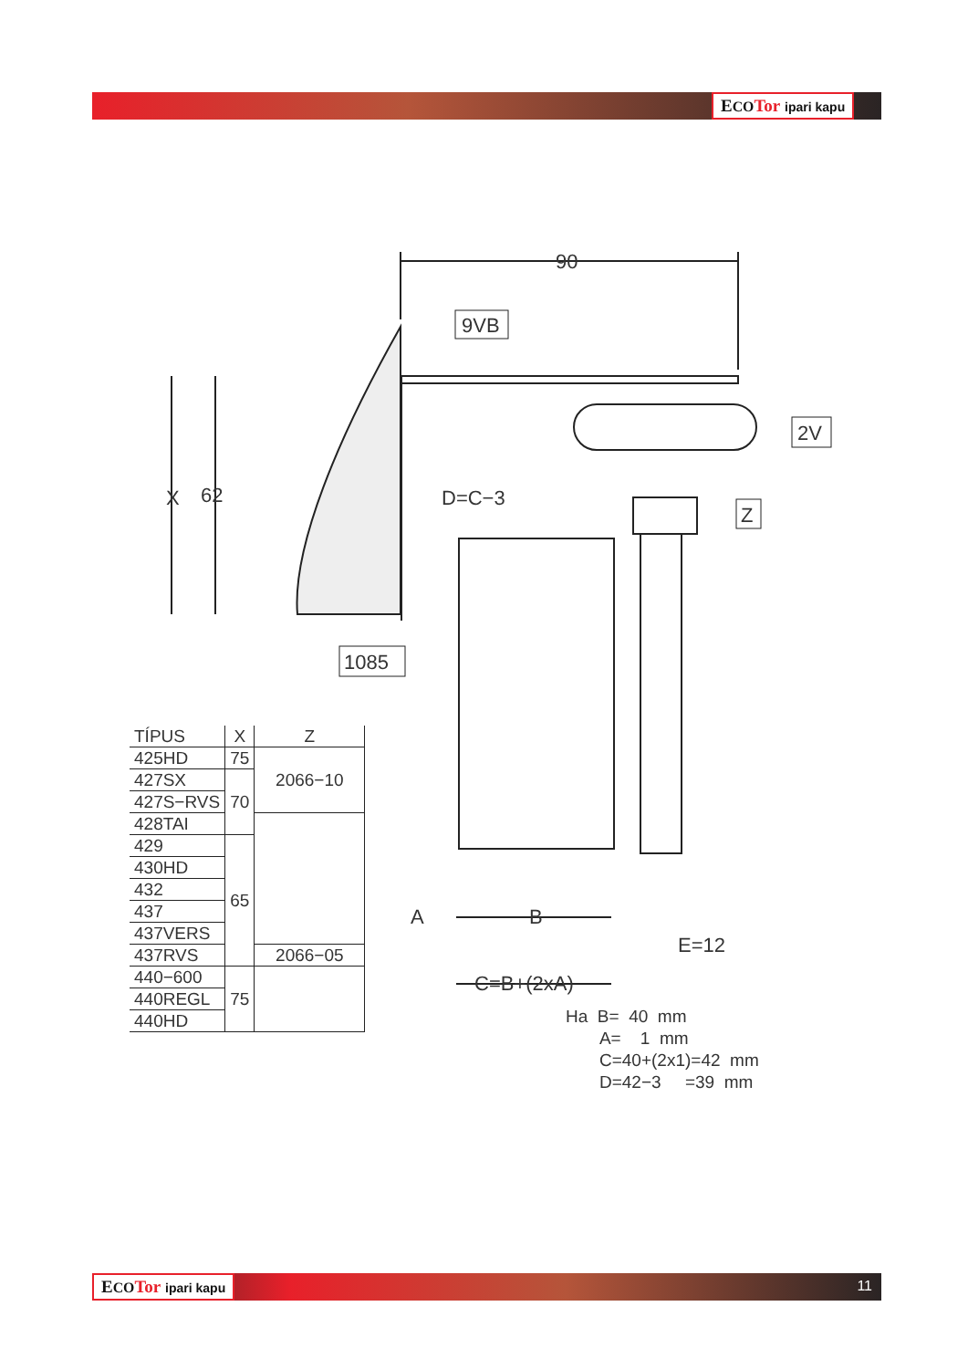ECO Tor ipari kapu
90
X
62
D=C−3
A
B
E=12
C=B+(2xA)
9VB
2V
Z
1085
| TÍPUS | X | Z |
| --- | --- | --- |
| 425HD | 75 | 2066−10 |
| 427SX | 70 | |
| 427S−RVS | | |
| 428TAI | | |
| 429 | 65 | |
| 430HD | | |
| 432 | | |
| 437 | | |
| 437VERS | | |
| 437RVS | | 2066−05 |
| 440−600 | 75 | |
| 440REGL | | |
| 440HD | | |
Ha B= 40 mm
A= 1 mm
C=40+(2x1)=42 mm
D=42−3 =39 mm
ECO Tor ipari kapu 11